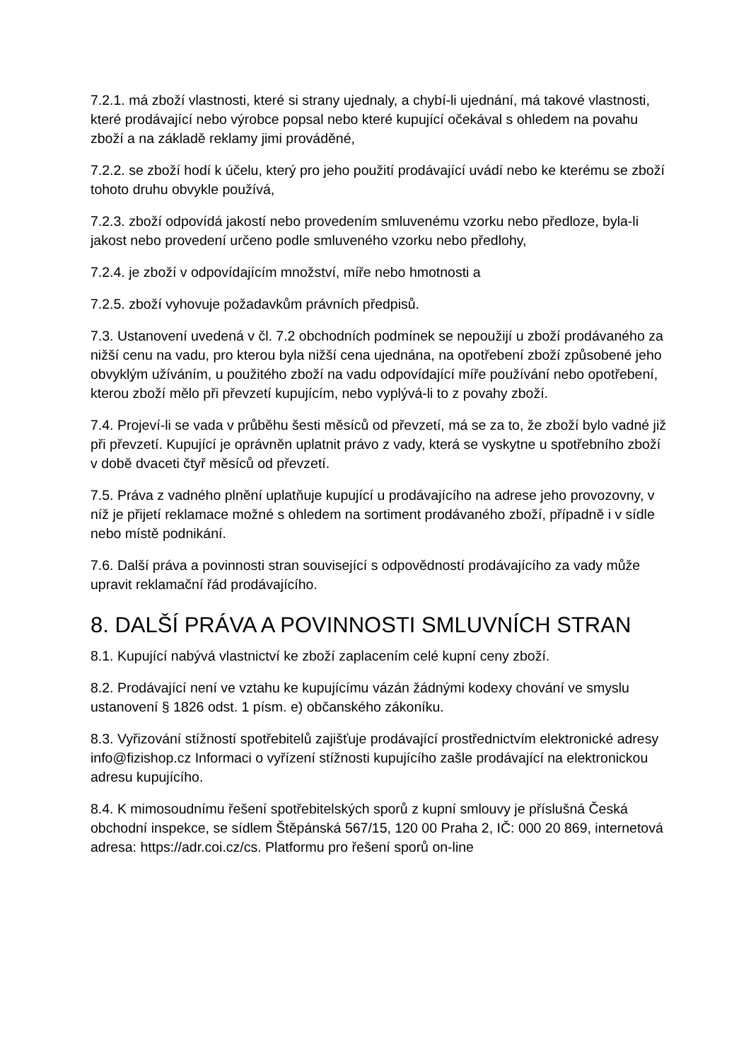7.2.1. má zboží vlastnosti, které si strany ujednaly, a chybí-li ujednání, má takové vlastnosti, které prodávající nebo výrobce popsal nebo které kupující očekával s ohledem na povahu zboží a na základě reklamy jimi prováděné,
7.2.2. se zboží hodí k účelu, který pro jeho použití prodávající uvádí nebo ke kterému se zboží tohoto druhu obvykle používá,
7.2.3. zboží odpovídá jakostí nebo provedením smluvenému vzorku nebo předloze, byla-li jakost nebo provedení určeno podle smluveného vzorku nebo předlohy,
7.2.4. je zboží v odpovídajícím množství, míře nebo hmotnosti a
7.2.5. zboží vyhovuje požadavkům právních předpisů.
7.3. Ustanovení uvedená v čl. 7.2 obchodních podmínek se nepoužijí u zboží prodávaného za nižší cenu na vadu, pro kterou byla nižší cena ujednána, na opotřebení zboží způsobené jeho obvyklým užíváním, u použitého zboží na vadu odpovídající míře používání nebo opotřebení, kterou zboží mělo při převzetí kupujícím, nebo vyplývá-li to z povahy zboží.
7.4. Projeví-li se vada v průběhu šesti měsíců od převzetí, má se za to, že zboží bylo vadné již při převzetí. Kupující je oprávněn uplatnit právo z vady, která se vyskytne u spotřebního zboží v době dvaceti čtyř měsíců od převzetí.
7.5. Práva z vadného plnění uplatňuje kupující u prodávajícího na adrese jeho provozovny, v níž je přijetí reklamace možné s ohledem na sortiment prodávaného zboží, případně i v sídle nebo místě podnikání.
7.6. Další práva a povinnosti stran související s odpovědností prodávajícího za vady může upravit reklamační řád prodávajícího.
8. DALŠÍ PRÁVA A POVINNOSTI SMLUVNÍCH STRAN
8.1. Kupující nabývá vlastnictví ke zboží zaplacením celé kupní ceny zboží.
8.2. Prodávající není ve vztahu ke kupujícímu vázán žádnými kodexy chování ve smyslu ustanovení § 1826 odst. 1 písm. e) občanského zákoníku.
8.3. Vyřizování stížností spotřebitelů zajišťuje prodávající prostřednictvím elektronické adresy info@fizishop.cz Informaci o vyřízení stížnosti kupujícího zašle prodávající na elektronickou adresu kupujícího.
8.4. K mimosoudnímu řešení spotřebitelských sporů z kupní smlouvy je příslušná Česká obchodní inspekce, se sídlem Štěpánská 567/15, 120 00 Praha 2, IČ: 000 20 869, internetová adresa: https://adr.coi.cz/cs. Platformu pro řešení sporů on-line